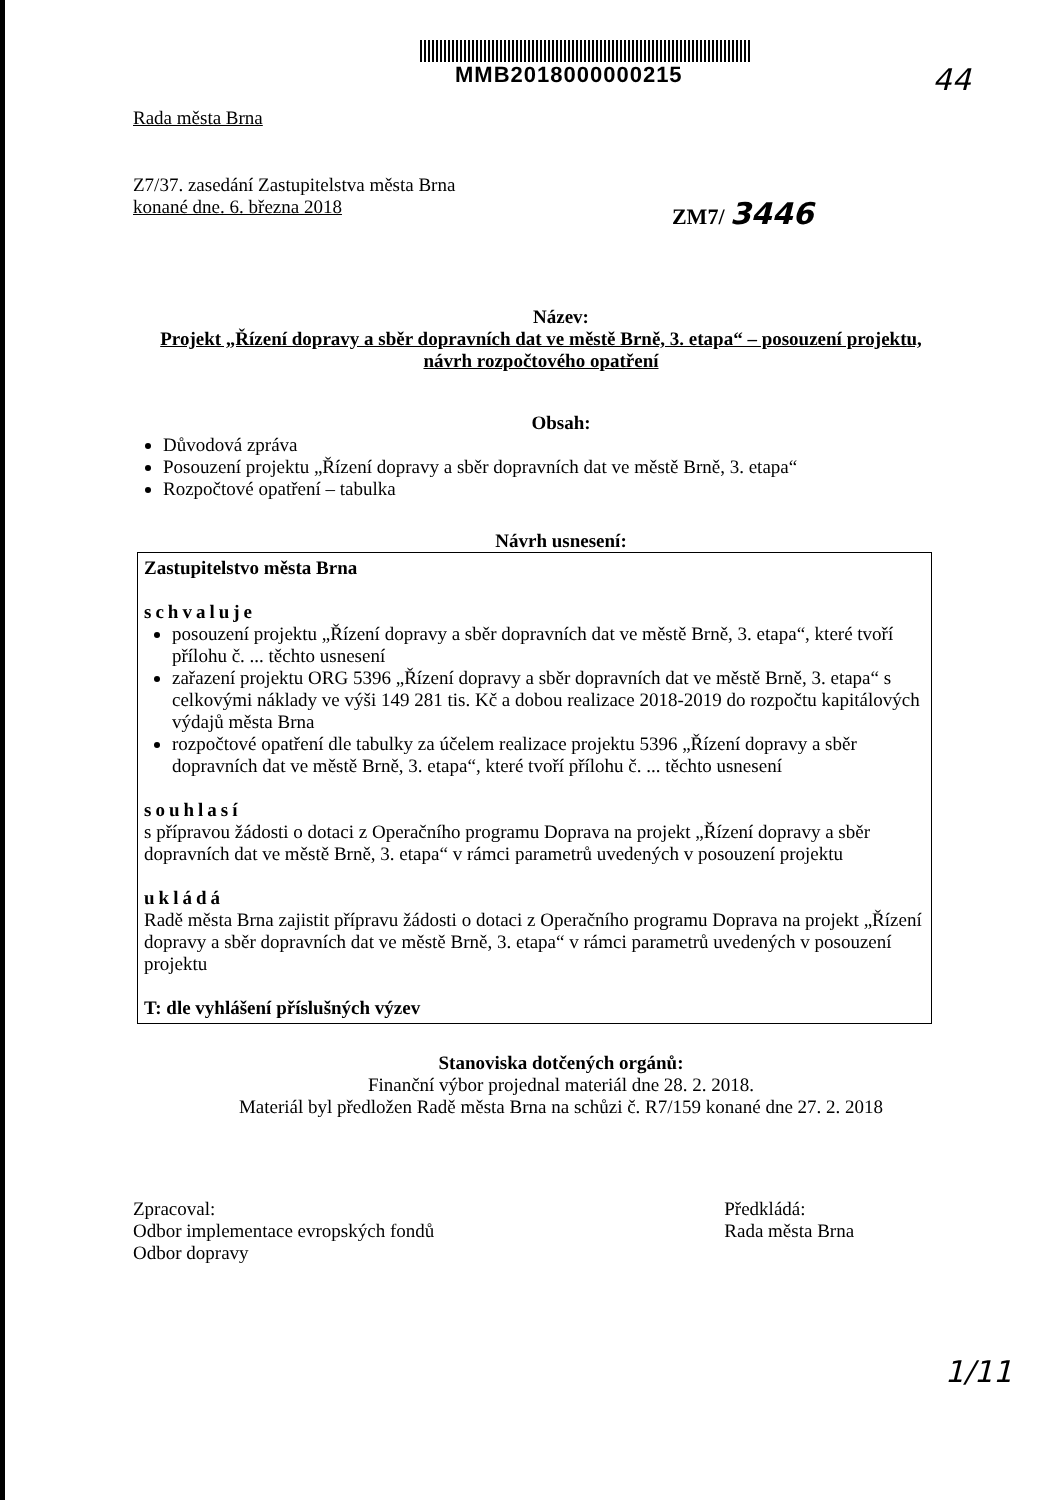MMB2018000000215
44
Rada města Brna
Z7/37. zasedání Zastupitelstva města Brna
konané dne. 6. března 2018
ZM7/ 3446
Název:
Projekt „Řízení dopravy a sběr dopravních dat ve městě Brně, 3. etapa“ – posouzení projektu, návrh rozpočtového opatření
Obsah:
Důvodová zpráva
Posouzení projektu „Řízení dopravy a sběr dopravních dat ve městě Brně, 3. etapa“
Rozpočtové opatření – tabulka
Návrh usnesení:
Zastupitelstvo města Brna
schvaluje
posouzení projektu „Řízení dopravy a sběr dopravních dat ve městě Brně, 3. etapa“, které tvoří přílohu č. ... těchto usnesení
zařazení projektu ORG 5396 „Řízení dopravy a sběr dopravních dat ve městě Brně, 3. etapa“ s celkovými náklady ve výši 149 281 tis. Kč a dobou realizace 2018-2019 do rozpočtu kapitálových výdajů města Brna
rozpočtové opatření dle tabulky za účelem realizace projektu 5396 „Řízení dopravy a sběr dopravních dat ve městě Brně, 3. etapa“, které tvoří přílohu č. ... těchto usnesení
souhlasí
s přípravou žádosti o dotaci z Operačního programu Doprava na projekt „Řízení dopravy a sběr dopravních dat ve městě Brně, 3. etapa“ v rámci parametrů uvedených v posouzení projektu
ukládá
Radě města Brna zajistit přípravu žádosti o dotaci z Operačního programu Doprava na projekt „Řízení dopravy a sběr dopravních dat ve městě Brně, 3. etapa“ v rámci parametrů uvedených v posouzení projektu
T: dle vyhlášení příslušných výzev
Stanoviska dotčených orgánů:
Finanční výbor projednal materiál dne 28. 2. 2018.
Materiál byl předložen Radě města Brna na schůzi č. R7/159 konané dne 27. 2. 2018
Zpracoval:
Odbor implementace evropských fondů
Odbor dopravy
Předkládá:
Rada města Brna
1/11